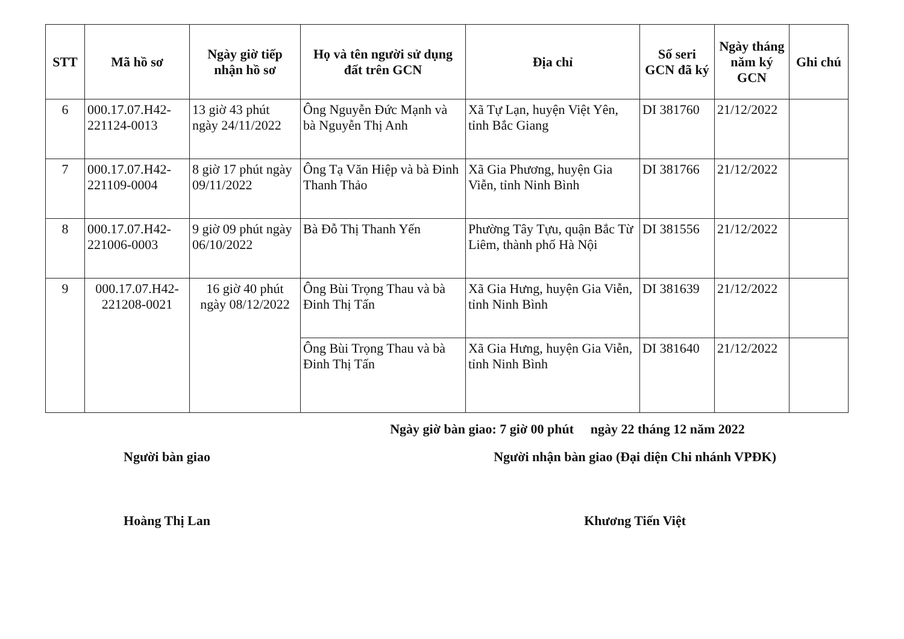| STT | Mã hồ sơ | Ngày giờ tiếp nhận hồ sơ | Họ và tên người sử dụng đất trên GCN | Địa chỉ | Số seri GCN đã ký | Ngày tháng năm ký GCN | Ghi chú |
| --- | --- | --- | --- | --- | --- | --- | --- |
| 6 | 000.17.07.H42-221124-0013 | 13 giờ 43 phút ngày 24/11/2022 | Ông Nguyễn Đức Mạnh và bà Nguyễn Thị Anh | Xã Tự Lạn, huyện Việt Yên, tỉnh Bắc Giang | DI 381760 | 21/12/2022 | |
| 7 | 000.17.07.H42-221109-0004 | 8 giờ 17 phút ngày 09/11/2022 | Ông Tạ Văn Hiệp và bà Đinh Thanh Thảo | Xã Gia Phương, huyện Gia Viễn, tỉnh Ninh Bình | DI 381766 | 21/12/2022 | |
| 8 | 000.17.07.H42-221006-0003 | 9 giờ 09 phút ngày 06/10/2022 | Bà Đỗ Thị Thanh Yến | Phường Tây Tựu, quận Bắc Từ Liêm, thành phố Hà Nội | DI 381556 | 21/12/2022 | |
| 9 | 000.17.07.H42-221208-0021 | 16 giờ 40 phút ngày 08/12/2022 | Ông Bùi Trọng Thau và bà Đinh Thị Tấn | Xã Gia Hưng, huyện Gia Viễn, tỉnh Ninh Bình | DI 381639 | 21/12/2022 | |
| | | | Ông Bùi Trọng Thau và bà Đinh Thị Tấn | Xã Gia Hưng, huyện Gia Viễn, tỉnh Ninh Bình | DI 381640 | 21/12/2022 | |
Ngày giờ bàn giao: 7 giờ 00 phút ngày 22 tháng 12 năm 2022
Người bàn giao
Hoàng Thị Lan
Người nhận bàn giao (Đại diện Chi nhánh VPĐK)
Khương Tiến Việt